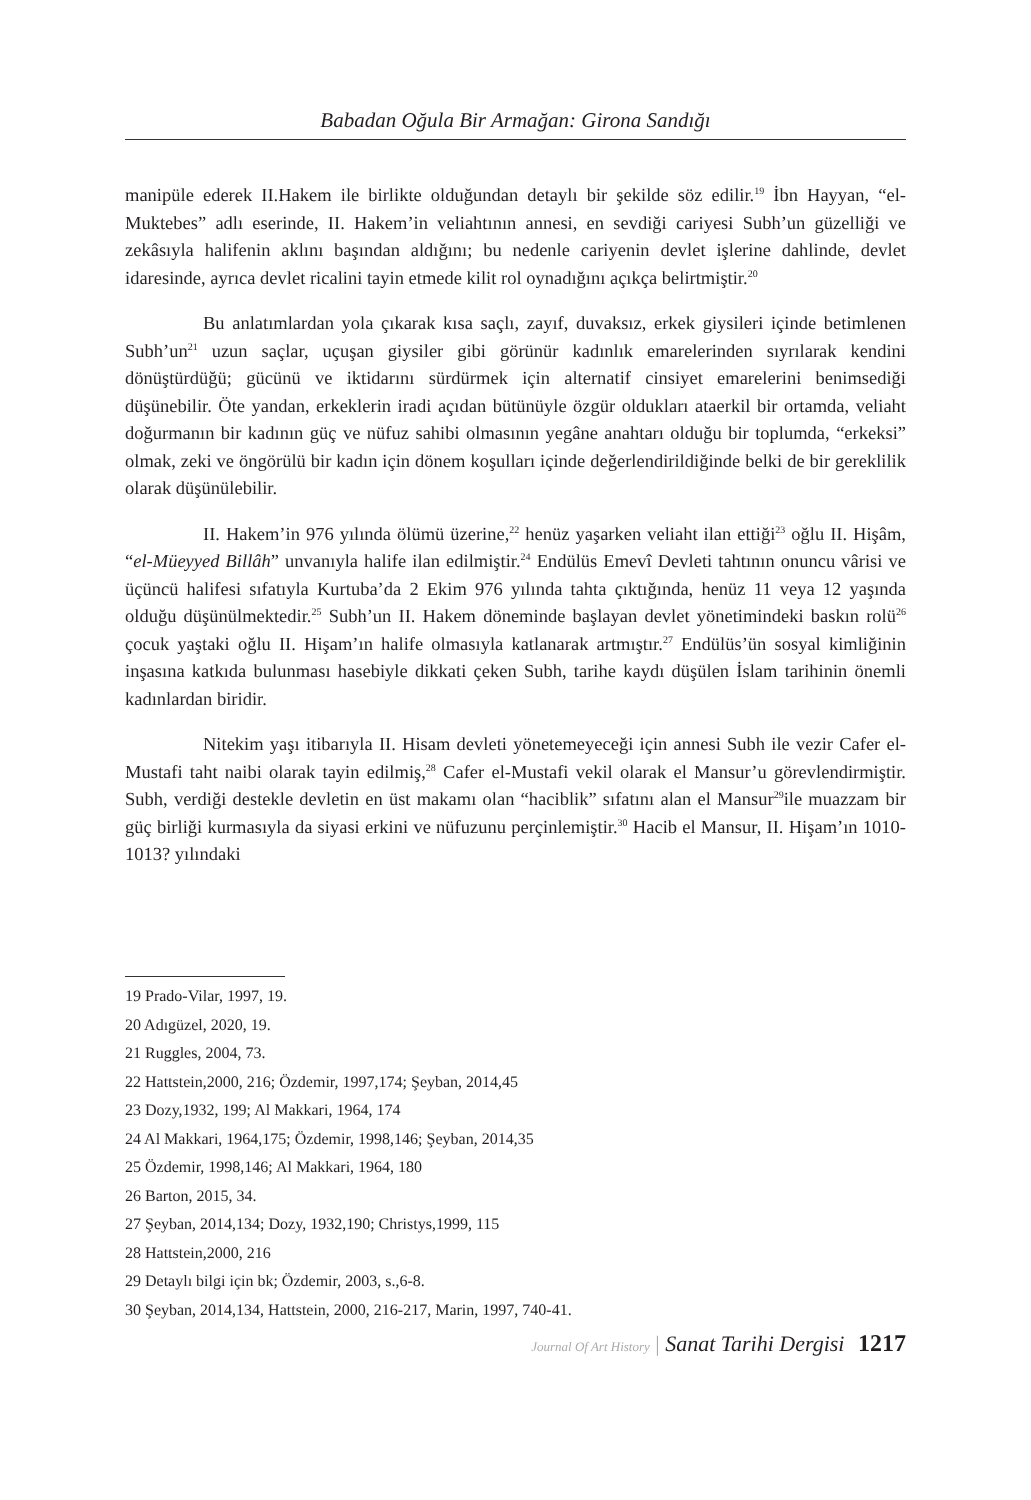Babadan Oğula Bir Armağan: Girona Sandığı
manipüle ederek II.Hakem ile birlikte olduğundan detaylı bir şekilde söz edilir.<sup>19</sup> İbn Hayyan, “el-Muktebes” adlı eserinde, II. Hakem’in veliahtının annesi, en sevdiği cariyesi Subh’un güzelliği ve zekâsıyla halifenin aklını başından aldığını; bu nedenle cariyenin devlet işlerine dahlinde, devlet idaresinde, ayrıca devlet ricalini tayin etmede kilit rol oynadığını açıkça belirtmiştir.<sup>20</sup>
Bu anlatımlardan yola çıkarak kısa saçlı, zayıf, duvaksız, erkek giysileri içinde betimlenen Subh’un<sup>21</sup> uzun saçlar, uçuşan giysiler gibi görünür kadınlık emarelerinden sıyrılarak kendini dönüştürdüğü; gücünü ve iktidarını sürdürmek için alternatif cinsiyet emarelerini benimsediği düşünebilir. Öte yandan, erkeklerin iradi açıdan bütünüyle özgür oldukları ataerkil bir ortamda, veliaht doğurmanın bir kadının güç ve nüfuz sahibi olmasının yegâne anahtarı olduğu bir toplumda, “erkeksi” olmak, zeki ve öngörülü bir kadın için dönem koşulları içinde değerlendirildiğinde belki de bir gereklilik olarak düşünülebilir.
II. Hakem’in 976 yılında ölümü üzerine,<sup>22</sup> henüz yaşarken veliaht ilan ettiği<sup>23</sup> oğlu II. Hişâm, “el-Müeyyed Billâh” unvanıyla halife ilan edilmiştir.<sup>24</sup> Endülüs Emevî Devleti tahtının onuncu vârisi ve üçüncü halifesi sıfatıyla Kurtuba’da 2 Ekim 976 yılında tahta çıktığında, henüz 11 veya 12 yaşında olduğu düşünülmektedir.<sup>25</sup> Subh’un II. Hakem döneminde başlayan devlet yönetimindeki baskın rolü<sup>26</sup> çocuk yaştaki oğlu II. Hişam’ın halife olmasıyla katlanarak artmıştır.<sup>27</sup> Endülüs’ün sosyal kimliğinin inşasına katkıda bulunması hasebiyle dikkati çeken Subh, tarihe kaydı düşülen İslam tarihinin önemli kadınlardan biridir.
Nitekim yaşı itibarıyla II. Hisam devleti yönetemeyeceği için annesi Subh ile vezir Cafer el-Mustafi taht naibi olarak tayin edilmiş,<sup>28</sup> Cafer el-Mustafi vekil olarak el Mansur’u görevlendirmiştir. Subh, verdiği destekle devletin en üst makamı olan “haciblik” sıfatını alan el Mansur<sup>29</sup>ile muazzam bir güç birliği kurmasıyla da siyasi erkini ve nüfuzunu perçinlemiştir.<sup>30</sup> Hacib el Mansur, II. Hişam’ın 1010-1013? yılındaki
19 Prado-Vilar, 1997, 19.
20 Adıgüzel, 2020, 19.
21 Ruggles, 2004, 73.
22 Hattstein,2000, 216; Özdemir, 1997,174; Şeyban, 2014,45
23 Dozy,1932, 199; Al Makkari, 1964, 174
24 Al Makkari, 1964,175; Özdemir, 1998,146; Şeyban, 2014,35
25 Özdemir, 1998,146; Al Makkari, 1964, 180
26 Barton, 2015, 34.
27 Şeyban, 2014,134; Dozy, 1932,190; Christys,1999, 115
28 Hattstein,2000, 216
29 Detaylı bilgi için bk; Özdemir, 2003, s.,6-8.
30 Şeyban, 2014,134, Hattstein, 2000, 216-217, Marin, 1997, 740-41.
Journal Of Art History | Sanat Tarihi Dergisi 1217